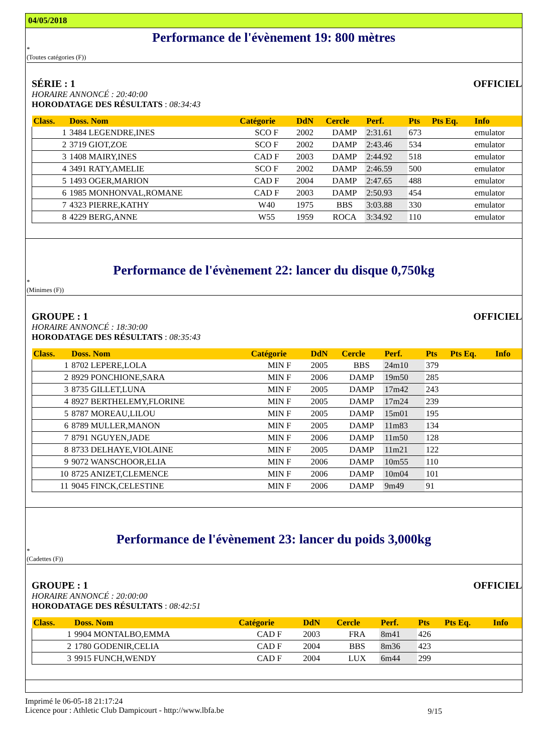04/05/2018
Performance de l'évènement 19: 800 mètres
*
(Toutes catégories (F))
SÉRIE : 1 OFFICIEL
HORAIRE ANNONCÉ : 20:40:00
HORODATAGE DES RÉSULTATS : 08:34:43
| Class. | Doss. Nom | Catégorie | DdN | Cercle | Perf. | Pts | Pts Eq. | Info |
| --- | --- | --- | --- | --- | --- | --- | --- | --- |
| 1 | 3484 LEGENDRE,INES | SCO F | 2002 | DAMP | 2:31.61 | 673 | | emulator |
| 2 | 3719 GIOT,ZOE | SCO F | 2002 | DAMP | 2:43.46 | 534 | | emulator |
| 3 | 1408 MAIRY,INES | CAD F | 2003 | DAMP | 2:44.92 | 518 | | emulator |
| 4 | 3491 RATY,AMELIE | SCO F | 2002 | DAMP | 2:46.59 | 500 | | emulator |
| 5 | 1493 OGER,MARION | CAD F | 2004 | DAMP | 2:47.65 | 488 | | emulator |
| 6 | 1985 MONHONVAL,ROMANE | CAD F | 2003 | DAMP | 2:50.93 | 454 | | emulator |
| 7 | 4323 PIERRE,KATHY | W40 | 1975 | BBS | 3:03.88 | 330 | | emulator |
| 8 | 4229 BERG,ANNE | W55 | 1959 | ROCA | 3:34.92 | 110 | | emulator |
Performance de l'évènement 22: lancer du disque 0,750kg
*
(Minimes (F))
GROUPE : 1 OFFICIEL
HORAIRE ANNONCÉ : 18:30:00
HORODATAGE DES RÉSULTATS : 08:35:43
| Class. | Doss. Nom | Catégorie | DdN | Cercle | Perf. | Pts | Pts Eq. | Info |
| --- | --- | --- | --- | --- | --- | --- | --- | --- |
| 1 | 8702 LEPERE,LOLA | MIN F | 2005 | BBS | 24m10 | 379 | | |
| 2 | 8929 PONCHIONE,SARA | MIN F | 2006 | DAMP | 19m50 | 285 | | |
| 3 | 8735 GILLET,LUNA | MIN F | 2005 | DAMP | 17m42 | 243 | | |
| 4 | 8927 BERTHELEMY,FLORINE | MIN F | 2005 | DAMP | 17m24 | 239 | | |
| 5 | 8787 MOREAU,LILOU | MIN F | 2005 | DAMP | 15m01 | 195 | | |
| 6 | 8789 MULLER,MANON | MIN F | 2005 | DAMP | 11m83 | 134 | | |
| 7 | 8791 NGUYEN,JADE | MIN F | 2006 | DAMP | 11m50 | 128 | | |
| 8 | 8733 DELHAYE,VIOLAINE | MIN F | 2005 | DAMP | 11m21 | 122 | | |
| 9 | 9072 WANSCHOOR,ELIA | MIN F | 2006 | DAMP | 10m55 | 110 | | |
| 10 | 8725 ANIZET,CLEMENCE | MIN F | 2006 | DAMP | 10m04 | 101 | | |
| 11 | 9045 FINCK,CELESTINE | MIN F | 2006 | DAMP | 9m49 | 91 | | |
Performance de l'évènement 23: lancer du poids 3,000kg
*
(Cadettes (F))
GROUPE : 1 OFFICIEL
HORAIRE ANNONCÉ : 20:00:00
HORODATAGE DES RÉSULTATS : 08:42:51
| Class. | Doss. Nom | Catégorie | DdN | Cercle | Perf. | Pts | Pts Eq. | Info |
| --- | --- | --- | --- | --- | --- | --- | --- | --- |
| 1 | 9904 MONTALBO,EMMA | CAD F | 2003 | FRA | 8m41 | 426 | | |
| 2 | 1780 GODENIR,CELIA | CAD F | 2004 | BBS | 8m36 | 423 | | |
| 3 | 9915 FUNCH,WENDY | CAD F | 2004 | LUX | 6m44 | 299 | | |
Imprimé le 06-05-18 21:17:24
Licence pour : Athletic Club Dampicourt - http://www.lbfa.be
9/15